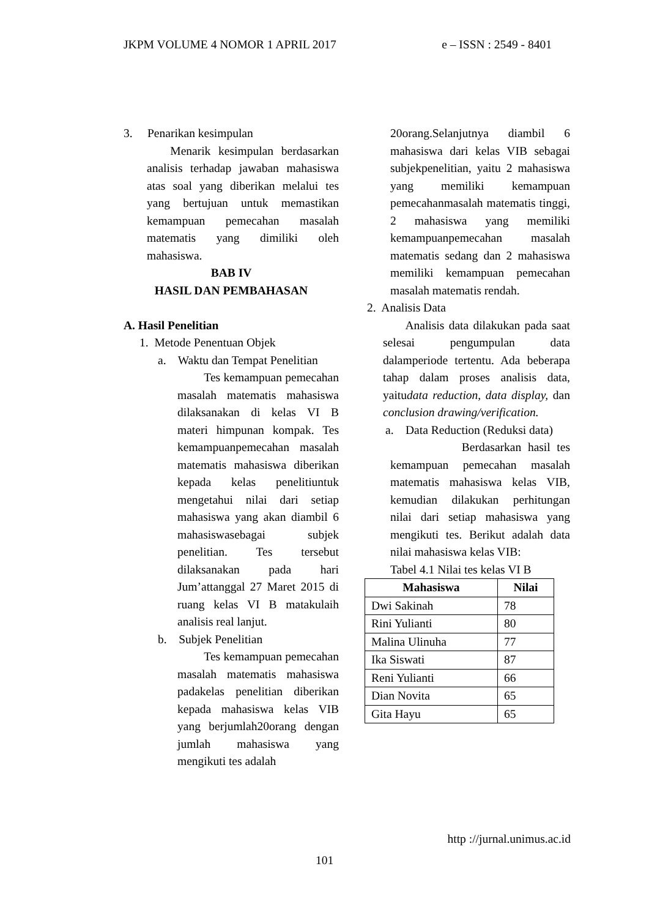JKPM VOLUME 4 NOMOR 1 APRIL 2017 e – ISSN : 2549 - 8401
3. Penarikan kesimpulan
Menarik kesimpulan berdasarkan analisis terhadap jawaban mahasiswa atas soal yang diberikan melalui tes yang bertujuan untuk memastikan kemampuan pemecahan masalah matematis yang dimiliki oleh mahasiswa.
BAB IV
HASIL DAN PEMBAHASAN
A. Hasil Penelitian
1. Metode Penentuan Objek
a. Waktu dan Tempat Penelitian
Tes kemampuan pemecahan masalah matematis mahasiswa dilaksanakan di kelas VI B materi himpunan kompak. Tes kemampuanpemecahan masalah matematis mahasiswa diberikan kepada kelas penelitiuntuk mengetahui nilai dari setiap mahasiswa yang akan diambil 6 mahasiswasebagai subjek penelitian. Tes tersebut dilaksanakan pada hari Jum’attanggal 27 Maret 2015 di ruang kelas VI B matakulaih analisis real lanjut.
b. Subjek Penelitian
Tes kemampuan pemecahan masalah matematis mahasiswa padakelas penelitian diberikan kepada mahasiswa kelas VIB yang berjumlah20orang dengan jumlah mahasiswa yang mengikuti tes adalah
20orang.Selanjutnya diambil 6 mahasiswa dari kelas VIB sebagai subjekpenelitian, yaitu 2 mahasiswa yang memiliki kemampuan pemecahanmasalah matematis tinggi, 2 mahasiswa yang memiliki kemampuanpemecahan masalah matematis sedang dan 2 mahasiswa memiliki kemampuan pemecahan masalah matematis rendah.
2. Analisis Data
Analisis data dilakukan pada saat selesai pengumpulan data dalamperiode tertentu. Ada beberapa tahap dalam proses analisis data, yaitudata reduction, data display, dan conclusion drawing/verification.
a. Data Reduction (Reduksi data)
Berdasarkan hasil tes kemampuan pemecahan masalah matematis mahasiswa kelas VIB, kemudian dilakukan perhitungan nilai dari setiap mahasiswa yang mengikuti tes. Berikut adalah data nilai mahasiswa kelas VIB:
Tabel 4.1 Nilai tes kelas VI B
| Mahasiswa | Nilai |
| --- | --- |
| Dwi Sakinah | 78 |
| Rini Yulianti | 80 |
| Malina Ulinuha | 77 |
| Ika Siswati | 87 |
| Reni Yulianti | 66 |
| Dian Novita | 65 |
| Gita Hayu | 65 |
http ://jurnal.unimus.ac.id
101